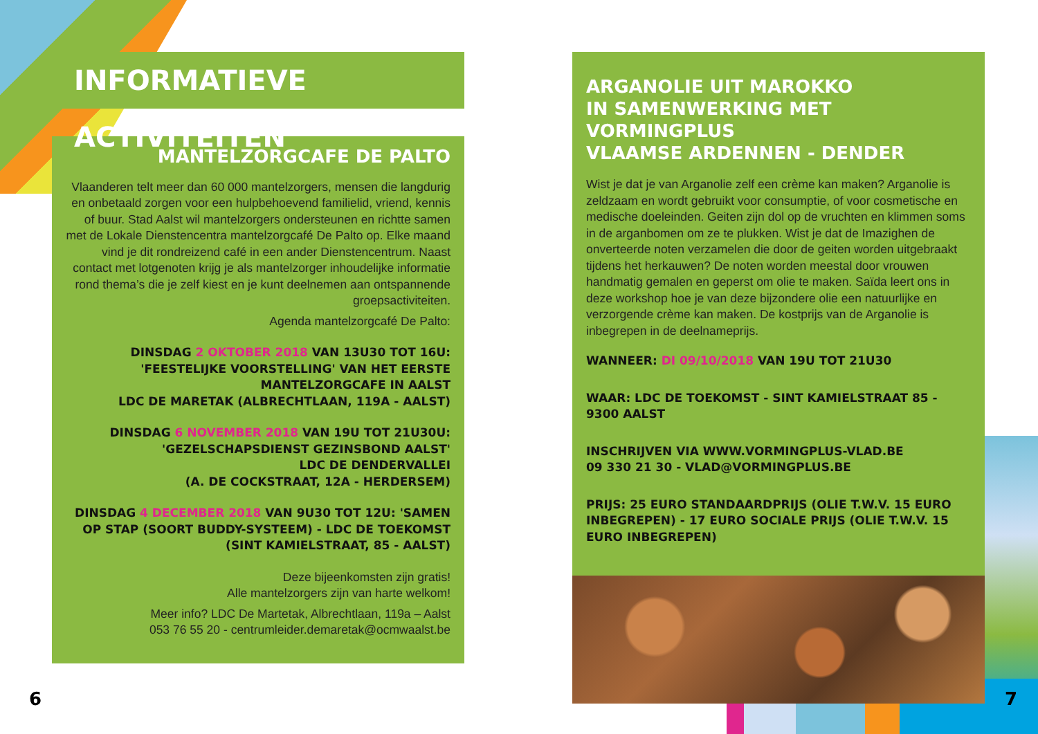INFORMATIEVE ACTIVITEITEN
MANTELZORGCAFE DE PALTO
Vlaanderen telt meer dan 60 000 mantelzorgers, mensen die langdurig en onbetaald zorgen voor een hulpbehoevend familielid, vriend, kennis of buur. Stad Aalst wil mantelzorgers ondersteunen en richtte samen met de Lokale Dienstencentra mantelzorgcafé De Palto op. Elke maand vind je dit rondreizend café in een ander Dienstencentrum. Naast contact met lotgenoten krijg je als mantelzorger inhoudelijke informatie rond thema’s die je zelf kiest en je kunt deelnemen aan ontspannende groepsactiviteiten.
Agenda mantelzorgcafé De Palto:
DINSDAG 2 OKTOBER 2018 VAN 13U30 TOT 16U:
'FEESTELIJKE VOORSTELLING' VAN HET EERSTE
MANTELZORGCAFE IN AALST
LDC DE MARETAK (ALBRECHTLAAN, 119A - AALST)
DINSDAG 6 NOVEMBER 2018 VAN 19U TOT 21U30U:
'GEZELSCHAPSDIENST GEZINSBOND AALST'
LDC DE DENDERVALLEI
(A. DE COCKSTRAAT, 12A - HERDERSEM)
DINSDAG 4 DECEMBER 2018 VAN 9U30 TOT 12U: 'SAMEN OP STAP (SOORT BUDDY-SYSTEEM) - LDC DE TOEKOMST (SINT KAMIELSTRAAT, 85 - AALST)
Deze bijeenkomsten zijn gratis!
Alle mantelzorgers zijn van harte welkom!
Meer info? LDC De Martetak, Albrechtlaan, 119a – Aalst
053 76 55 20 - centrumleider.demaretak@ocmwaalst.be
ARGANOLIE UIT MAROKKO
IN SAMENWERKING MET VORMINGPLUS
VLAAMSE ARDENNEN - DENDER
Wist je dat je van Arganolie zelf een crème kan maken? Arganolie is zeldzaam en wordt gebruikt voor consumptie, of voor cosmetische en medische doeleinden. Geiten zijn dol op de vruchten en klimmen soms in de arganbomen om ze te plukken. Wist je dat de Imazighen de onverteerde noten verzamelen die door de geiten worden uitgebraakt tijdens het herkauwen? De noten worden meestal door vrouwen handmatig gemalen en geperst om olie te maken. Saïda leert ons in deze workshop hoe je van deze bijzondere olie een natuurlijke en verzorgende crème kan maken. De kostprijs van de Arganolie is inbegrepen in de deelnameprijs.
WANNEER: DI 09/10/2018 VAN 19U TOT 21U30
WAAR: LDC DE TOEKOMST - SINT KAMIELSTRAAT 85 - 9300 AALST
INSCHRIJVEN VIA WWW.VORMINGPLUS-VLAD.BE
09 330 21 30 - VLAD@VORMINGPLUS.BE
PRIJS: 25 EURO STANDAARDPRIJS (OLIE T.W.V. 15 EURO INBEGREPEN) - 17 EURO SOCIALE PRIJS (OLIE T.W.V. 15 EURO INBEGREPEN)
6 7